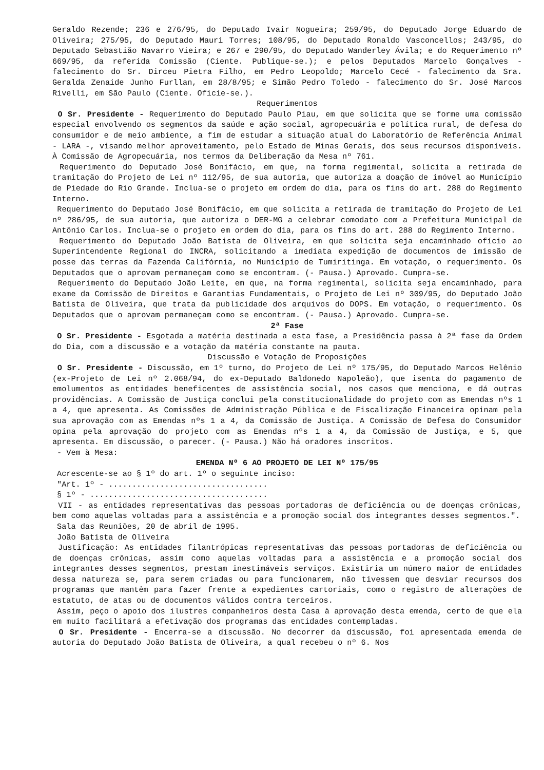Geraldo Rezende; 236 e 276/95, do Deputado Ivair Nogueira; 259/95, do Deputado Jorge Eduardo de Oliveira; 275/95, do Deputado Mauri Torres; 108/95, do Deputado Ronaldo Vasconcellos; 243/95, do Deputado Sebastião Navarro Vieira; e 267 e 290/95, do Deputado Wanderley Ávila; e do Requerimento nº 669/95, da referida Comissão (Ciente. Publique-se.); e pelos Deputados Marcelo Gonçalves - falecimento do Sr. Dirceu Pietra Filho, em Pedro Leopoldo; Marcelo Cecé - falecimento da Sra. Geralda Zenaide Junho Furllan, em 28/8/95; e Simão Pedro Toledo - falecimento do Sr. José Marcos Rivelli, em São Paulo (Ciente. Oficie-se.).
Requerimentos
O Sr. Presidente - Requerimento do Deputado Paulo Piau, em que solicita que se forme uma comissão especial envolvendo os segmentos da saúde e ação social, agropecuária e política rural, de defesa do consumidor e de meio ambiente, a fim de estudar a situação atual do Laboratório de Referência Animal - LARA -, visando melhor aproveitamento, pelo Estado de Minas Gerais, dos seus recursos disponíveis. À Comissão de Agropecuária, nos termos da Deliberação da Mesa nº 761.
Requerimento do Deputado José Bonifácio, em que, na forma regimental, solicita a retirada de tramitação do Projeto de Lei nº 112/95, de sua autoria, que autoriza a doação de imóvel ao Município de Piedade do Rio Grande. Inclua-se o projeto em ordem do dia, para os fins do art. 288 do Regimento Interno.
Requerimento do Deputado José Bonifácio, em que solicita a retirada de tramitação do Projeto de Lei nº 286/95, de sua autoria, que autoriza o DER-MG a celebrar comodato com a Prefeitura Municipal de Antônio Carlos. Inclua-se o projeto em ordem do dia, para os fins do art. 288 do Regimento Interno.
Requerimento do Deputado João Batista de Oliveira, em que solicita seja encaminhado ofício ao Superintendente Regional do INCRA, solicitando a imediata expedição de documentos de imissão de posse das terras da Fazenda Califórnia, no Município de Tumiritinga. Em votação, o requerimento. Os Deputados que o aprovam permaneçam como se encontram. (- Pausa.) Aprovado. Cumpra-se.
Requerimento do Deputado João Leite, em que, na forma regimental, solicita seja encaminhado, para exame da Comissão de Direitos e Garantias Fundamentais, o Projeto de Lei nº 309/95, do Deputado João Batista de Oliveira, que trata da publicidade dos arquivos do DOPS. Em votação, o requerimento. Os Deputados que o aprovam permaneçam como se encontram. (- Pausa.) Aprovado. Cumpra-se.
2ª Fase
O Sr. Presidente - Esgotada a matéria destinada a esta fase, a Presidência passa à 2ª fase da Ordem do Dia, com a discussão e a votação da matéria constante na pauta.
Discussão e Votação de Proposições
O Sr. Presidente - Discussão, em 1º turno, do Projeto de Lei nº 175/95, do Deputado Marcos Helênio (ex-Projeto de Lei nº 2.068/94, do ex-Deputado Baldonedo Napoleão), que isenta do pagamento de emolumentos as entidades beneficentes de assistência social, nos casos que menciona, e dá outras providências. A Comissão de Justiça conclui pela constitucionalidade do projeto com as Emendas nºs 1 a 4, que apresenta. As Comissões de Administração Pública e de Fiscalização Financeira opinam pela sua aprovação com as Emendas nºs 1 a 4, da Comissão de Justiça. A Comissão de Defesa do Consumidor opina pela aprovação do projeto com as Emendas nºs 1 a 4, da Comissão de Justiça, e 5, que apresenta. Em discussão, o parecer. (- Pausa.) Não há oradores inscritos.
- Vem à Mesa:
EMENDA Nº 6 AO PROJETO DE LEI Nº 175/95
Acrescente-se ao § 1º do art. 1º o seguinte inciso:
"Art. 1º - ..................................
§ 1º - ......................................
VII - as entidades representativas das pessoas portadoras de deficiência ou de doenças crônicas, bem como aquelas voltadas para a assistência e a promoção social dos integrantes desses segmentos.".
Sala das Reuniões, 20 de abril de 1995.
João Batista de Oliveira
Justificação: As entidades filantrópicas representativas das pessoas portadoras de deficiência ou de doenças crônicas, assim como aquelas voltadas para a assistência e a promoção social dos integrantes desses segmentos, prestam inestimáveis serviços. Existiria um número maior de entidades dessa natureza se, para serem criadas ou para funcionarem, não tivessem que desviar recursos dos programas que mantêm para fazer frente a expedientes cartoriais, como o registro de alterações de estatuto, de atas ou de documentos válidos contra terceiros.
Assim, peço o apoio dos ilustres companheiros desta Casa à aprovação desta emenda, certo de que ela em muito facilitará a efetivação dos programas das entidades contempladas.
O Sr. Presidente - Encerra-se a discussão. No decorrer da discussão, foi apresentada emenda de autoria do Deputado João Batista de Oliveira, a qual recebeu o nº 6. Nos